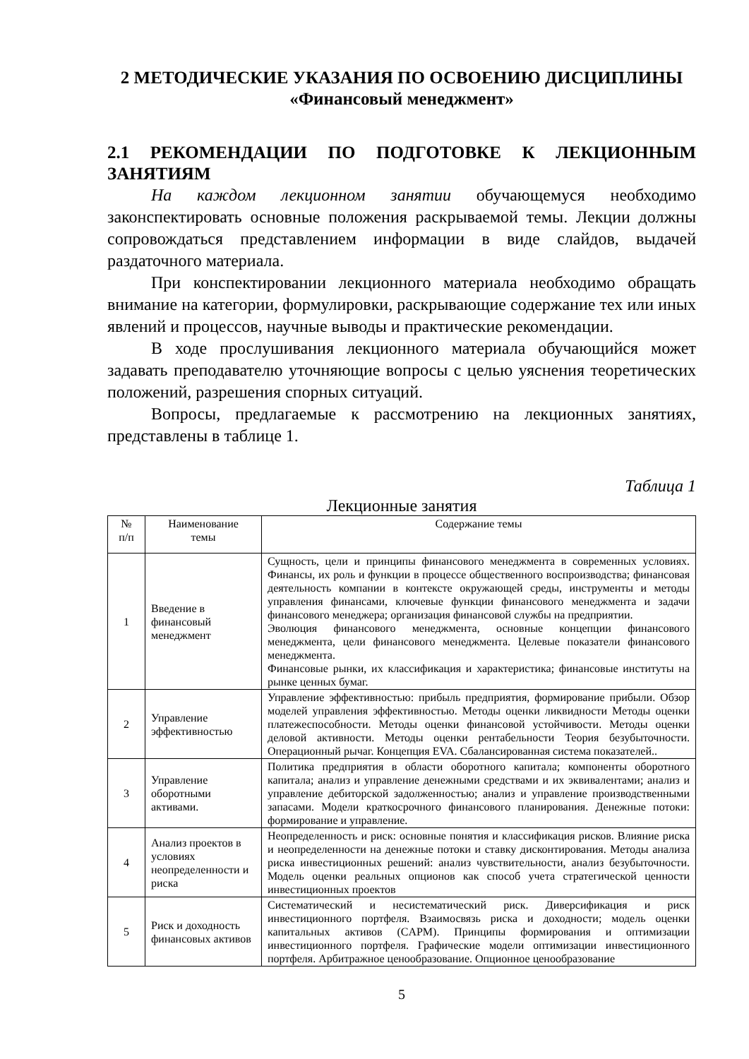2 МЕТОДИЧЕСКИЕ УКАЗАНИЯ ПО ОСВОЕНИЮ ДИСЦИПЛИНЫ
«Финансовый менеджмент»
2.1 РЕКОМЕНДАЦИИ ПО ПОДГОТОВКЕ К ЛЕКЦИОННЫМ ЗАНЯТИЯМ
На каждом лекционном занятии обучающемуся необходимо законспектировать основные положения раскрываемой темы. Лекции должны сопровождаться представлением информации в виде слайдов, выдачей раздаточного материала.
При конспектировании лекционного материала необходимо обращать внимание на категории, формулировки, раскрывающие содержание тех или иных явлений и процессов, научные выводы и практические рекомендации.
В ходе прослушивания лекционного материала обучающийся может задавать преподавателю уточняющие вопросы с целью уяснения теоретических положений, разрешения спорных ситуаций.
Вопросы, предлагаемые к рассмотрению на лекционных занятиях, представлены в таблице 1.
Таблица 1
Лекционные занятия
| № п/п | Наименование темы | Содержание темы |
| --- | --- | --- |
| 1 | Введение в финансовый менеджмент | Сущность, цели и принципы финансового менеджмента в современных условиях. Финансы, их роль и функции в процессе общественного воспроизводства; финансовая деятельность компании в контексте окружающей среды, инструменты и методы управления финансами, ключевые функции финансового менеджмента и задачи финансового менеджера; организация финансовой службы на предприятии. Эволюция финансового менеджмента, основные концепции финансового менеджмента, цели финансового менеджмента. Целевые показатели финансового менеджмента. Финансовые рынки, их классификация и характеристика; финансовые институты на рынке ценных бумаг. |
| 2 | Управление эффективностью | Управление эффективностью: прибыль предприятия, формирование прибыли. Обзор моделей управления эффективностью. Методы оценки ликвидности Методы оценки платежеспособности. Методы оценки финансовой устойчивости. Методы оценки деловой активности. Методы оценки рентабельности Теория безубыточности. Операционный рычаг. Концепция EVA. Сбалансированная система показателей.. |
| 3 | Управление оборотными активами. | Политика предприятия в области оборотного капитала; компоненты оборотного капитала; анализ и управление денежными средствами и их эквивалентами; анализ и управление дебиторской задолженностью; анализ и управление производственными запасами. Модели краткосрочного финансового планирования. Денежные потоки: формирование и управление. |
| 4 | Анализ проектов в условиях неопределенности и риска | Неопределенность и риск: основные понятия и классификация рисков. Влияние риска и неопределенности на денежные потоки и ставку дисконтирования. Методы анализа риска инвестиционных решений: анализ чувствительности, анализ безубыточности. Модель оценки реальных опционов как способ учета стратегической ценности инвестиционных проектов |
| 5 | Риск и доходность финансовых активов | Систематический и несистематический риск. Диверсификация и риск инвестиционного портфеля. Взаимосвязь риска и доходности; модель оценки капитальных активов (CAPM). Принципы формирования и оптимизации инвестиционного портфеля. Графические модели оптимизации инвестиционного портфеля. Арбитражное ценообразование. Опционное ценообразование |
5